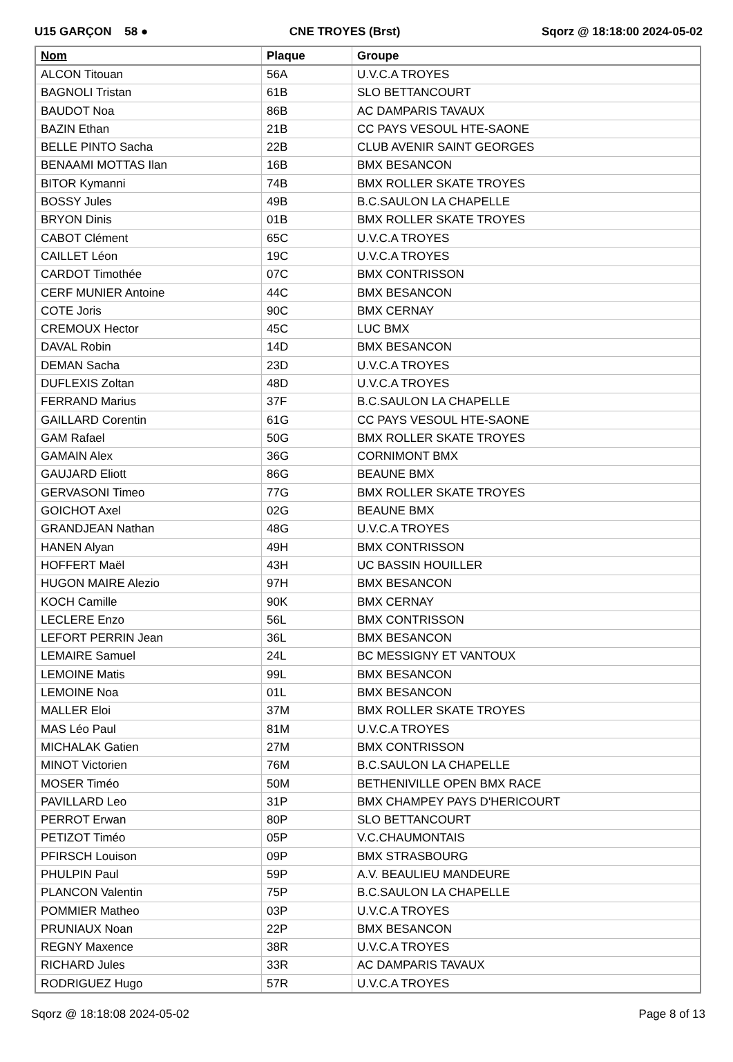U15 GARÇON 58 ● CNE TROYES (Brst) Sqorz @ 18:18:00 2024-05-02
| Nom | Plaque | Groupe |
| --- | --- | --- |
| ALCON Titouan | 56A | U.V.C.A TROYES |
| BAGNOLI Tristan | 61B | SLO BETTANCOURT |
| BAUDOT Noa | 86B | AC DAMPARIS TAVAUX |
| BAZIN Ethan | 21B | CC PAYS VESOUL HTE-SAONE |
| BELLE PINTO Sacha | 22B | CLUB AVENIR SAINT GEORGES |
| BENAAMI MOTTAS Ilan | 16B | BMX BESANCON |
| BITOR Kymanni | 74B | BMX ROLLER SKATE TROYES |
| BOSSY Jules | 49B | B.C.SAULON LA CHAPELLE |
| BRYON Dinis | 01B | BMX ROLLER SKATE TROYES |
| CABOT Clément | 65C | U.V.C.A TROYES |
| CAILLET Léon | 19C | U.V.C.A TROYES |
| CARDOT Timothée | 07C | BMX CONTRISSON |
| CERF MUNIER Antoine | 44C | BMX BESANCON |
| COTE Joris | 90C | BMX CERNAY |
| CREMOUX Hector | 45C | LUC BMX |
| DAVAL Robin | 14D | BMX BESANCON |
| DEMAN Sacha | 23D | U.V.C.A TROYES |
| DUFLEXIS Zoltan | 48D | U.V.C.A TROYES |
| FERRAND Marius | 37F | B.C.SAULON LA CHAPELLE |
| GAILLARD Corentin | 61G | CC PAYS VESOUL HTE-SAONE |
| GAM Rafael | 50G | BMX ROLLER SKATE TROYES |
| GAMAIN Alex | 36G | CORNIMONT BMX |
| GAUJARD Eliott | 86G | BEAUNE BMX |
| GERVASONI Timeo | 77G | BMX ROLLER SKATE TROYES |
| GOICHOT Axel | 02G | BEAUNE BMX |
| GRANDJEAN Nathan | 48G | U.V.C.A TROYES |
| HANEN Alyan | 49H | BMX CONTRISSON |
| HOFFERT Maël | 43H | UC BASSIN HOUILLER |
| HUGON MAIRE Alezio | 97H | BMX BESANCON |
| KOCH Camille | 90K | BMX CERNAY |
| LECLERE Enzo | 56L | BMX CONTRISSON |
| LEFORT PERRIN Jean | 36L | BMX BESANCON |
| LEMAIRE Samuel | 24L | BC MESSIGNY ET VANTOUX |
| LEMOINE Matis | 99L | BMX BESANCON |
| LEMOINE Noa | 01L | BMX BESANCON |
| MALLER Eloi | 37M | BMX ROLLER SKATE TROYES |
| MAS Léo Paul | 81M | U.V.C.A TROYES |
| MICHALAK Gatien | 27M | BMX CONTRISSON |
| MINOT Victorien | 76M | B.C.SAULON LA CHAPELLE |
| MOSER Timéo | 50M | BETHENIVILLE OPEN BMX RACE |
| PAVILLARD Leo | 31P | BMX CHAMPEY PAYS D'HERICOURT |
| PERROT Erwan | 80P | SLO BETTANCOURT |
| PETIZOT Timéo | 05P | V.C.CHAUMONTAIS |
| PFIRSCH Louison | 09P | BMX STRASBOURG |
| PHULPIN Paul | 59P | A.V. BEAULIEU MANDEURE |
| PLANCON Valentin | 75P | B.C.SAULON LA CHAPELLE |
| POMMIER Matheo | 03P | U.V.C.A TROYES |
| PRUNIAUX Noan | 22P | BMX BESANCON |
| REGNY Maxence | 38R | U.V.C.A TROYES |
| RICHARD Jules | 33R | AC DAMPARIS TAVAUX |
| RODRIGUEZ Hugo | 57R | U.V.C.A TROYES |
Sqorz @ 18:18:08 2024-05-02 Page 8 of 13